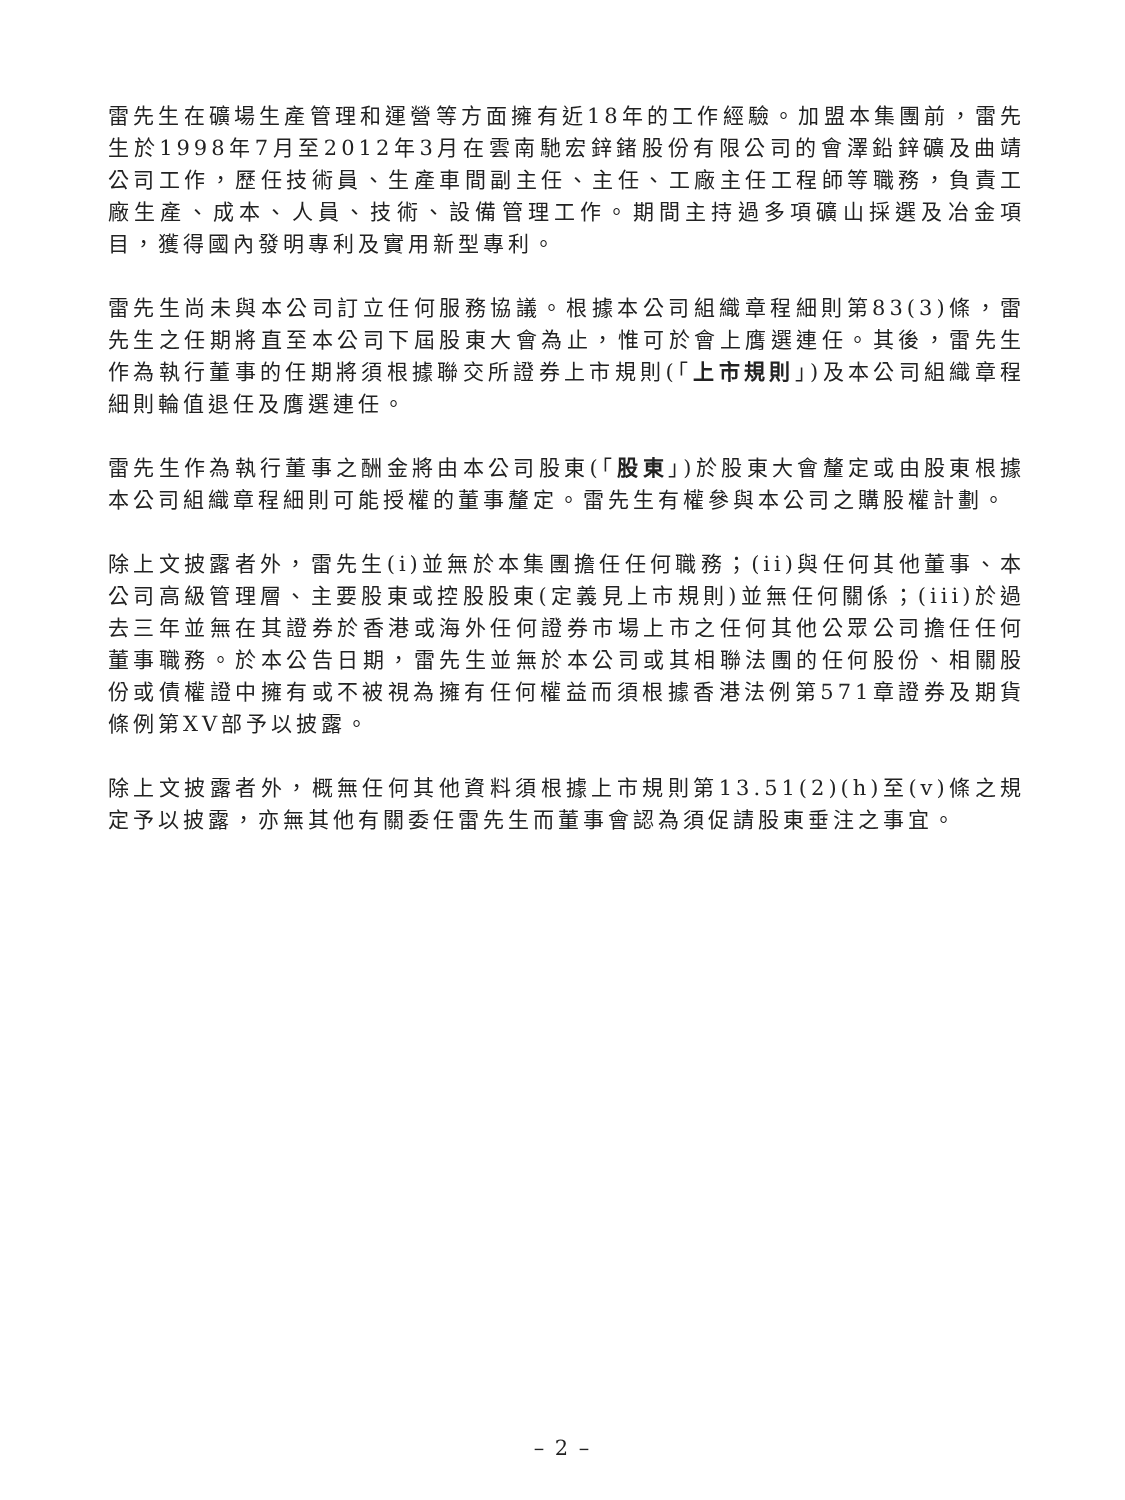雷先生在礦場生產管理和運營等方面擁有近18年的工作經驗。加盟本集團前，雷先生於1998年7月至2012年3月在雲南馳宏鋅鍺股份有限公司的會澤鉛鋅礦及曲靖公司工作，歷任技術員、生產車間副主任、主任、工廠主任工程師等職務，負責工廠生產、成本、人員、技術、設備管理工作。期間主持過多項礦山採選及冶金項目，獲得國內發明專利及實用新型專利。
雷先生尚未與本公司訂立任何服務協議。根據本公司組織章程細則第83(3)條，雷先生之任期將直至本公司下屆股東大會為止，惟可於會上膺選連任。其後，雷先生作為執行董事的任期將須根據聯交所證券上市規則(「上市規則」)及本公司組織章程細則輪值退任及膺選連任。
雷先生作為執行董事之酬金將由本公司股東(「股東」)於股東大會釐定或由股東根據本公司組織章程細則可能授權的董事釐定。雷先生有權參與本公司之購股權計劃。
除上文披露者外，雷先生(i)並無於本集團擔任任何職務；(ii)與任何其他董事、本公司高級管理層、主要股東或控股股東(定義見上市規則)並無任何關係；(iii)於過去三年並無在其證券於香港或海外任何證券市場上市之任何其他公眾公司擔任任何董事職務。於本公告日期，雷先生並無於本公司或其相聯法團的任何股份、相關股份或債權證中擁有或不被視為擁有任何權益而須根據香港法例第571章證券及期貨條例第XV部予以披露。
除上文披露者外，概無任何其他資料須根據上市規則第13.51(2)(h)至(v)條之規定予以披露，亦無其他有關委任雷先生而董事會認為須促請股東垂注之事宜。
– 2 –